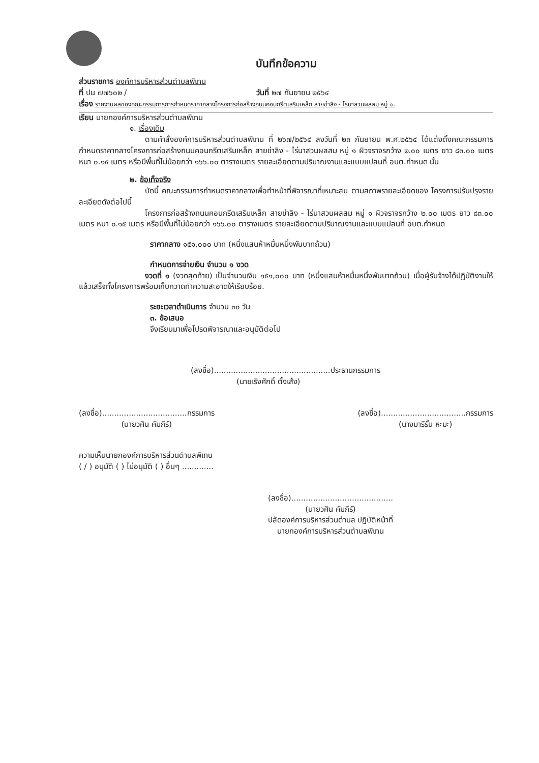บันทึกข้อความ
ส่วนราชการ องค์การบริหารส่วนตำบลพิเทน
ที่ ปน ๗๗๖๐๒ / วันที่ ๒๗ กันยายน ๒๕๖๔
เรื่อง รายงานผลของคณะกรรมการการกำหนดราคากลางโครงการก่อสร้างถนนคอนกรีตเสริมเหล็ก สายข่าลิง - ไร่นาสวนผลสม หมู่ ๑.
เรียน นายกองค์การบริหารส่วนตำบลพิเทน
๑. เรื่องเดิม
ตามคำสั่งองค์การบริหารส่วนตำบลพิเทน ที่ ๒๖๗/๒๕๖๔ ลงวันที่ ๒๓ กันยายน พ.ศ.๒๕๖๔ ได้แต่งตั้งคณะกรรมการกำหนดราคากลางโครงการก่อสร้างถนนคอนกรีตเสริมเหล็ก สายข่าลิง - ไร่นาสวนผลสม หมู่ ๑ ผิวจราจรกว้าง ๒.๐๐ เมตร ยาว ๘๓.๐๐ เมตร หนา ๐.๑๕ เมตร หรือมีพื้นที่ไม่น้อยกว่า ๑๖๖.๐๐ ตารางเมตร รายละเอียดตามปริมาณงานและแบบแปลนที่ อบต.กำหนด นั้น
๒. ข้อเท็จจริง
บัดนี้ คณะกรรมการกำหนดราคากลางเพื่อทำหน้าที่พิจารณาที่เหมาะสม ตามสภาพรายละเอียดของ โครงการปรับปรุงรายละเอียดดังต่อไปนี้
โครงการก่อสร้างถนนคอนกรีตเสริมเหล็ก สายข่าลิง - ไร่นาสวนผลสม หมู่ ๑ ผิวจราจรกว้าง ๒.๐๐ เมตร ยาว ๘๓.๐๐ เมตร หนา ๐.๑๕ เมตร หรือมีพื้นที่ไม่น้อยกว่า ๑๖๖.๐๐ ตารางเมตร รายละเอียดตามปริมาณงานและแบบแปลนที่ อบต.กำหนด
ราคากลาง ๑๕๑,๐๐๐ บาท (หนึ่งแสนห้าหมื่นหนึ่งพันบาทถ้วน)
กำหนดการจ่ายเงิน จำนวน ๑ งวด
งวดที่ ๑ (งวดสุดท้าย) เป็นจำนวนเงิน ๑๕๑,๐๐๐ บาท (หนึ่งแสนห้าหมื่นหนึ่งพันบาทถ้วน) เมื่อผู้รับจ้างได้ปฏิบัติงานให้แล้วเสร็จทั้งโครงการพร้อมเก็บกวาดทำความสะอาดให้เรียบร้อย.
ระยะเวลาดำเนินการ จำนวน ๓๐ วัน
๓. ข้อเสนอ
จึงเรียนมาเพื่อโปรดพิจารณาและอนุมัติต่อไป
(ลงชื่อ)................................................ประธานกรรมการ
(นายเริงศักดิ์ ตั้งเส้ง)
(ลงชื่อ)...................................กรรมการ
(นายวศิน คัมภีร์)
(ลงชื่อ)...................................กรรมการ
(นางมารีรั้น หะมะ)
ความเห็นนายกองค์การบริหารส่วนตำบลพิเทน
( / ) อนุมัติ ( ) ไม่อนุมัติ ( ) อื่นๆ .............
(ลงชื่อ)..........................................
(นายวศิน คัมภีร์)
ปลัดองค์การบริหารส่วนตำบล ปฏิบัติหน้าที่
นายกองค์การบริหารส่วนตำบลพิเทน